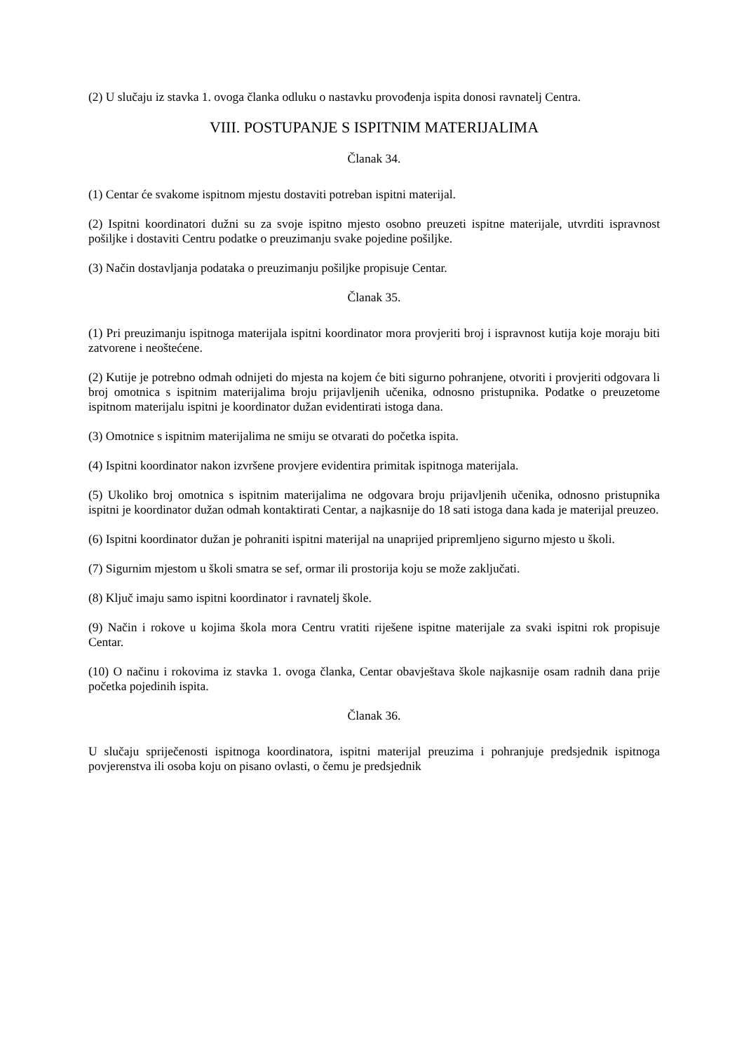(2) U slučaju iz stavka 1. ovoga članka odluku o nastavku provođenja ispita donosi ravnatelj Centra.
VIII. POSTUPANJE S ISPITNIM MATERIJALIMA
Članak 34.
(1) Centar će svakome ispitnom mjestu dostaviti potreban ispitni materijal.
(2) Ispitni koordinatori dužni su za svoje ispitno mjesto osobno preuzeti ispitne materijale, utvrditi ispravnost pošiljke i dostaviti Centru podatke o preuzimanju svake pojedine pošiljke.
(3) Način dostavljanja podataka o preuzimanju pošiljke propisuje Centar.
Članak 35.
(1) Pri preuzimanju ispitnoga materijala ispitni koordinator mora provjeriti broj i ispravnost kutija koje moraju biti zatvorene i neoštećene.
(2) Kutije je potrebno odmah odnijeti do mjesta na kojem će biti sigurno pohranjene, otvoriti i provjeriti odgovara li broj omotnica s ispitnim materijalima broju prijavljenih učenika, odnosno pristupnika. Podatke o preuzetome ispitnom materijalu ispitni je koordinator dužan evidentirati istoga dana.
(3) Omotnice s ispitnim materijalima ne smiju se otvarati do početka ispita.
(4) Ispitni koordinator nakon izvršene provjere evidentira primitak ispitnoga materijala.
(5) Ukoliko broj omotnica s ispitnim materijalima ne odgovara broju prijavljenih učenika, odnosno pristupnika ispitni je koordinator dužan odmah kontaktirati Centar, a najkasnije do 18 sati istoga dana kada je materijal preuzeo.
(6) Ispitni koordinator dužan je pohraniti ispitni materijal na unaprijed pripremljeno sigurno mjesto u školi.
(7) Sigurnim mjestom u školi smatra se sef, ormar ili prostorija koju se može zaključati.
(8) Ključ imaju samo ispitni koordinator i ravnatelj škole.
(9) Način i rokove u kojima škola mora Centru vratiti riješene ispitne materijale za svaki ispitni rok propisuje Centar.
(10) O načinu i rokovima iz stavka 1. ovoga članka, Centar obavještava škole najkasnije osam radnih dana prije početka pojedinih ispita.
Članak 36.
U slučaju spriječenosti ispitnoga koordinatora, ispitni materijal preuzima i pohranjuje predsjednik ispitnoga povjerenstva ili osoba koju on pisano ovlasti, o čemu je predsjednik